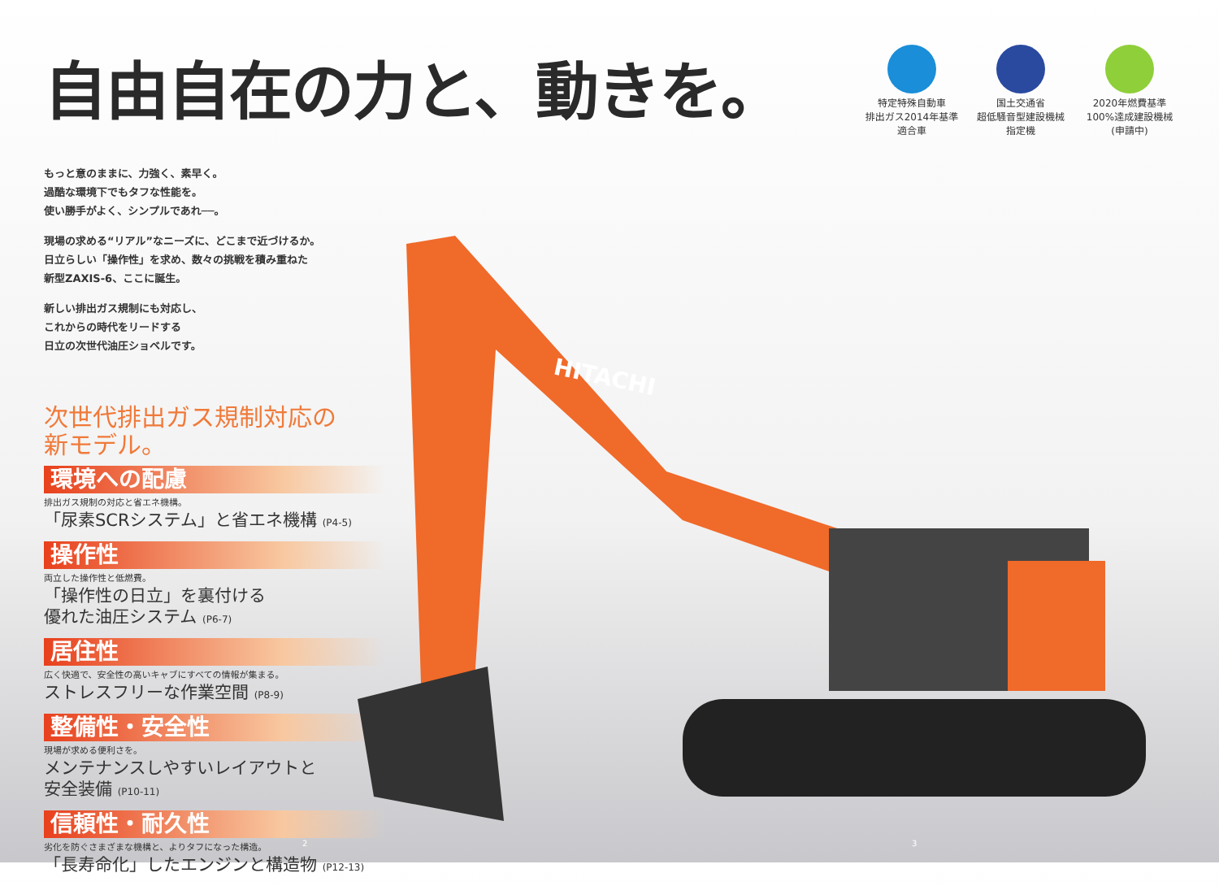自由自在の力と、動きを。
もっと意のままに、力強く、素早く。
過酷な環境下でもタフな性能を。
使い勝手がよく、シンプルであれ──。
現場の求める“リアル”なニーズに、どこまで近づけるか。
日立らしい「操作性」を求め、数々の挑戦を積み重ねた
新型ZAXIS-6、ここに誕生。
新しい排出ガス規制にも対応し、
これからの時代をリードする
日立の次世代油圧ショベルです。
次世代排出ガス規制対応の
新モデル。
環境への配慮
排出ガス規制の対応と省エネ機構。
「尿素SCRシステム」と省エネ機構 (P4-5)
操作性
両立した操作性と低燃費。
「操作性の日立」を裏付ける
優れた油圧システム (P6-7)
居住性
広く快適で、安全性の高いキャブにすべての情報が集まる。
ストレスフリーな作業空間 (P8-9)
整備性・安全性
現場が求める便利さを。
メンテナンスしやすいレイアウトと
安全装備 (P10-11)
信頼性・耐久性
劣化を防ぐさまざまな機構と、よりタフになった構造。
「長寿命化」したエンジンと構造物 (P12-13)
特定特殊自動車
排出ガス2014年基準
適合車
国土交通省
超低騒音型建設機械
指定機
2020年燃費基準
100%達成建設機械
(申請中)
HITACHI
2 3